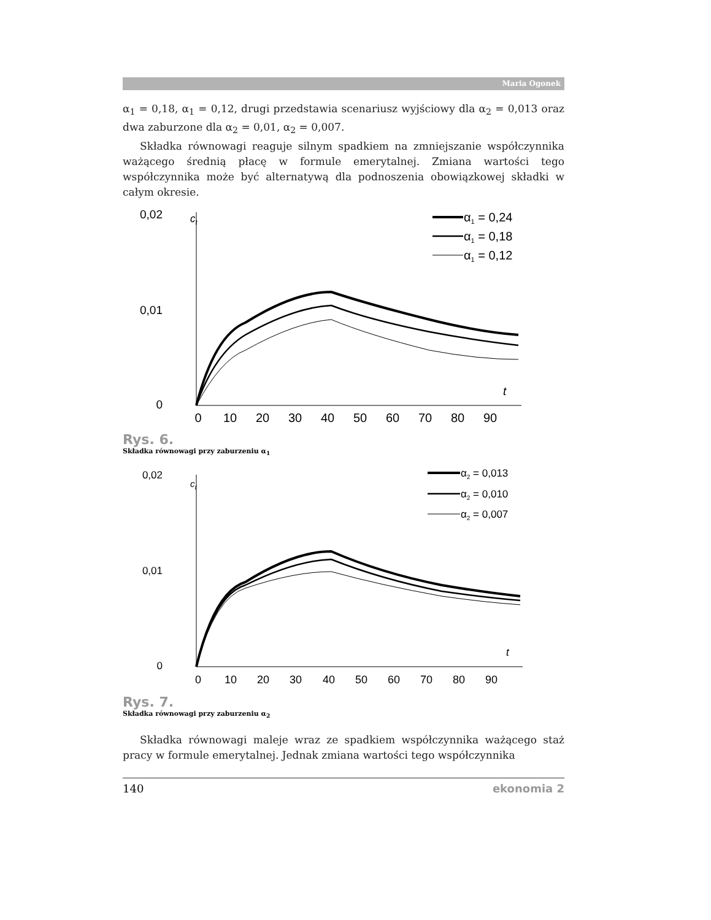Maria Ogonek
α<sub>1</sub> = 0,18, α<sub>1</sub> = 0,12, drugi przedstawia scenariusz wyjściowy dla α<sub>2</sub> = 0,013 oraz dwa zaburzone dla α<sub>2</sub> = 0,01, α<sub>2</sub> = 0,007.
Składka równowagi reaguje silnym spadkiem na zmniejszanie współczynnika ważącego średnią płacę w formule emerytalnej. Zmiana wartości tego współczynnika może być alternatywą dla podnoszenia obowiązkowej składki w całym okresie.
0,02
ct
0,01
0
t
0
10
20
30
40
50
60
70
80
90
α1 = 0,24
α1 = 0,18
α1 = 0,12
Rys. 6.
Składka równowagi przy zaburzeniu α<sub>1</sub>
0,02
ct
0,01
0
t
0
10
20
30
40
50
60
70
80
90
α2 = 0,013
α2 = 0,010
α2 = 0,007
Rys. 7.
Składka równowagi przy zaburzeniu α<sub>2</sub>
Składka równowagi maleje wraz ze spadkiem współczynnika ważącego staż pracy w formule emerytalnej. Jednak zmiana wartości tego współczynnika
140 ekonomia 2